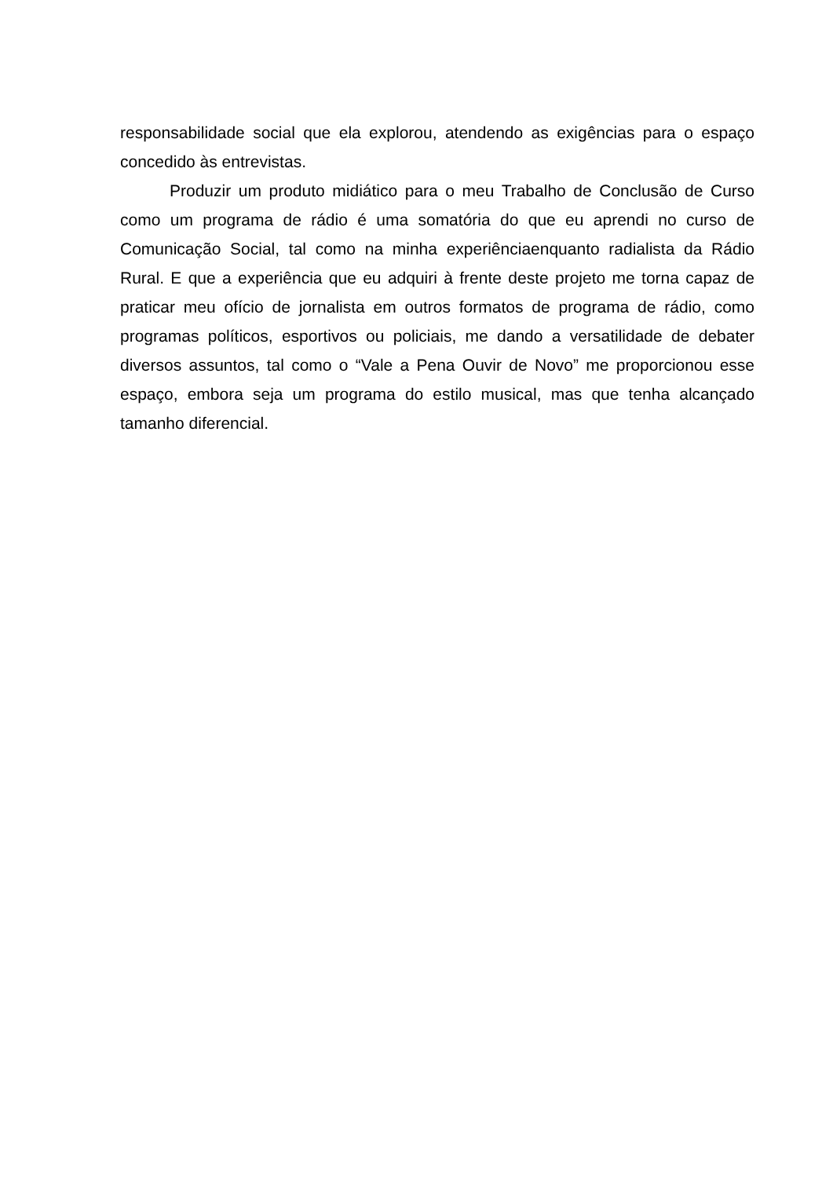responsabilidade social que ela explorou, atendendo as exigências para o espaço concedido às entrevistas.
Produzir um produto midiático para o meu Trabalho de Conclusão de Curso como um programa de rádio é uma somatória do que eu aprendi no curso de Comunicação Social, tal como na minha experiênciaenquanto radialista da Rádio Rural. E que a experiência que eu adquiri à frente deste projeto me torna capaz de praticar meu ofício de jornalista em outros formatos de programa de rádio, como programas políticos, esportivos ou policiais, me dando a versatilidade de debater diversos assuntos, tal como o “Vale a Pena Ouvir de Novo” me proporcionou esse espaço, embora seja um programa do estilo musical, mas que tenha alcançado tamanho diferencial.